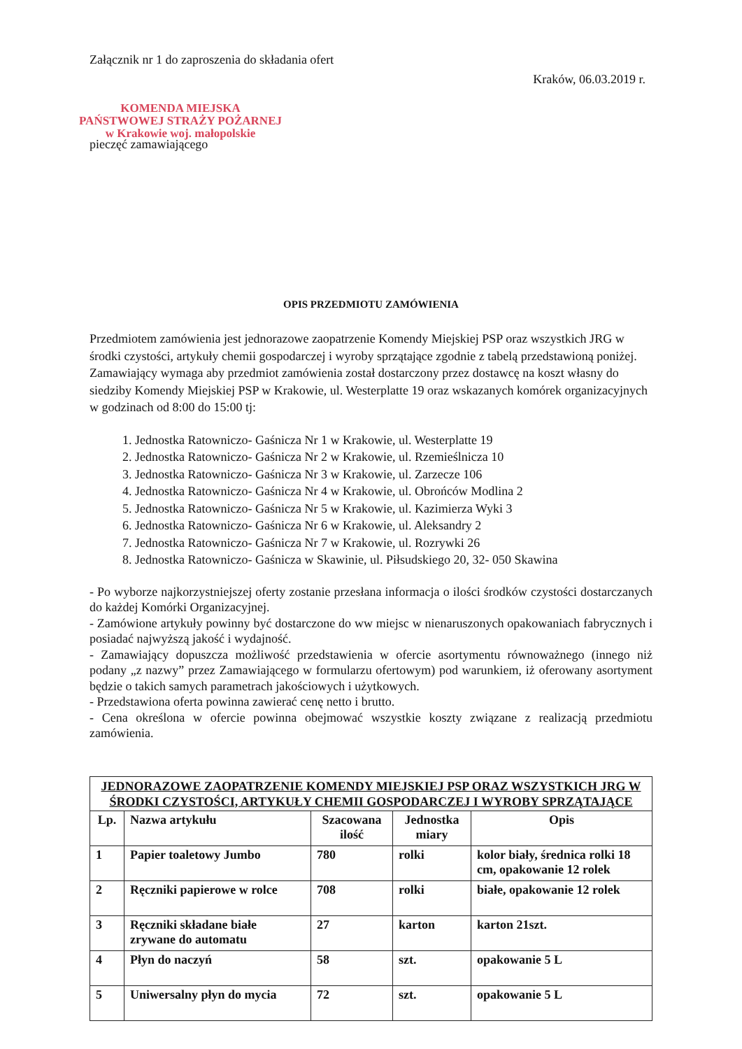Załącznik nr 1 do zaproszenia do składania ofert
Kraków, 06.03.2019 r.
KOMENDA MIEJSKA
PAŃSTWOWEJ STRAŻY POŻARNEJ
w Krakowie woj. małopolskie
pieczęć zamawiającego
OPIS PRZEDMIOTU ZAMÓWIENIA
Przedmiotem zamówienia jest jednorazowe zaopatrzenie Komendy Miejskiej PSP oraz wszystkich JRG w środki czystości, artykuły chemii gospodarczej i wyroby sprzątające zgodnie z tabelą przedstawioną poniżej. Zamawiający wymaga aby przedmiot zamówienia został dostarczony przez dostawcę na koszt własny do siedziby Komendy Miejskiej PSP w Krakowie, ul. Westerplatte 19 oraz wskazanych komórek organizacyjnych w godzinach od 8:00 do 15:00 tj:
1. Jednostka Ratowniczo- Gaśnicza Nr 1 w Krakowie, ul. Westerplatte 19
2. Jednostka Ratowniczo- Gaśnicza Nr 2 w Krakowie, ul. Rzemieślnicza 10
3. Jednostka Ratowniczo- Gaśnicza Nr 3 w Krakowie, ul. Zarzecze 106
4. Jednostka Ratowniczo- Gaśnicza Nr 4 w Krakowie, ul. Obrońców Modlina 2
5. Jednostka Ratowniczo- Gaśnicza Nr 5 w Krakowie, ul. Kazimierza Wyki 3
6. Jednostka Ratowniczo- Gaśnicza Nr 6 w Krakowie, ul. Aleksandry 2
7. Jednostka Ratowniczo- Gaśnicza Nr 7 w Krakowie, ul. Rozrywki 26
8. Jednostka Ratowniczo- Gaśnicza w Skawinie, ul. Piłsudskiego 20, 32- 050 Skawina
- Po wyborze najkorzystniejszej oferty zostanie przesłana informacja o ilości środków czystości dostarczanych do każdej Komórki Organizacyjnej.
- Zamówione artykuły powinny być dostarczone do ww miejsc w nienaruszonych opakowaniach fabrycznych i posiadać najwyższą jakość i wydajność.
- Zamawiający dopuszcza możliwość przedstawienia w ofercie asortymentu równoważnego (innego niż podany „z nazwy” przez Zamawiającego w formularzu ofertowym) pod warunkiem, iż oferowany asortyment będzie o takich samych parametrach jakościowych i użytkowych.
- Przedstawiona oferta powinna zawierać cenę netto i brutto.
- Cena określona w ofercie powinna obejmować wszystkie koszty związane z realizacją przedmiotu zamówienia.
| JEDNORAZOWE ZAOPATRZENIE KOMENDY MIEJSKIEJ PSP ORAZ WSZYSTKICH JRG W ŚRODKI CZYSTOŚCI, ARTYKUŁY CHEMII GOSPODARCZEJ I WYROBY SPRZĄTAJĄCE | | | | |
| --- | --- | --- | --- | --- |
| Lp. | Nazwa artykułu | Szacowana ilość | Jednostka miary | Opis |
| 1 | Papier toaletowy Jumbo | 780 | rolki | kolor biały, średnica rolki 18 cm, opakowanie 12 rolek |
| 2 | Ręczniki papierowe w rolce | 708 | rolki | białe, opakowanie 12 rolek |
| 3 | Ręczniki składane białe zrywane do automatu | 27 | karton | karton 21szt. |
| 4 | Płyn do naczyń | 58 | szt. | opakowanie 5 L |
| 5 | Uniwersalny płyn do mycia | 72 | szt. | opakowanie 5 L |